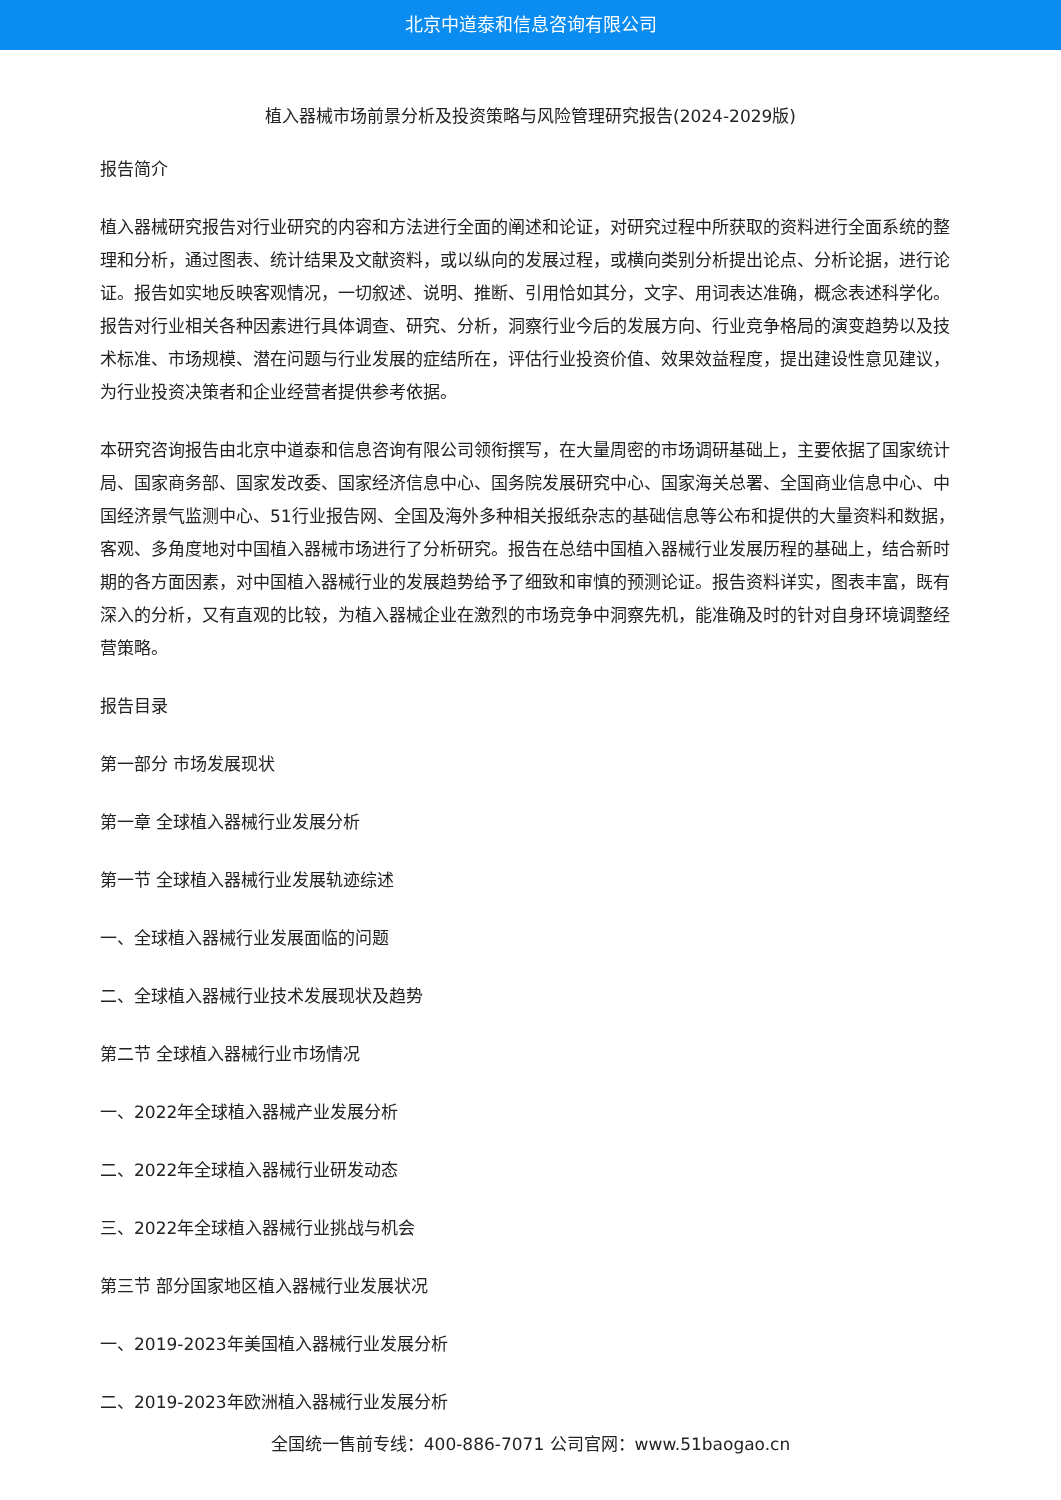北京中道泰和信息咨询有限公司
植入器械市场前景分析及投资策略与风险管理研究报告(2024-2029版)
报告简介
植入器械研究报告对行业研究的内容和方法进行全面的阐述和论证，对研究过程中所获取的资料进行全面系统的整理和分析，通过图表、统计结果及文献资料，或以纵向的发展过程，或横向类别分析提出论点、分析论据，进行论证。报告如实地反映客观情况，一切叙述、说明、推断、引用恰如其分，文字、用词表达准确，概念表述科学化。报告对行业相关各种因素进行具体调查、研究、分析，洞察行业今后的发展方向、行业竞争格局的演变趋势以及技术标准、市场规模、潜在问题与行业发展的症结所在，评估行业投资价值、效果效益程度，提出建设性意见建议，为行业投资决策者和企业经营者提供参考依据。
本研究咨询报告由北京中道泰和信息咨询有限公司领衔撰写，在大量周密的市场调研基础上，主要依据了国家统计局、国家商务部、国家发改委、国家经济信息中心、国务院发展研究中心、国家海关总署、全国商业信息中心、中国经济景气监测中心、51行业报告网、全国及海外多种相关报纸杂志的基础信息等公布和提供的大量资料和数据，客观、多角度地对中国植入器械市场进行了分析研究。报告在总结中国植入器械行业发展历程的基础上，结合新时期的各方面因素，对中国植入器械行业的发展趋势给予了细致和审慎的预测论证。报告资料详实，图表丰富，既有深入的分析，又有直观的比较，为植入器械企业在激烈的市场竞争中洞察先机，能准确及时的针对自身环境调整经营策略。
报告目录
第一部分 市场发展现状
第一章 全球植入器械行业发展分析
第一节 全球植入器械行业发展轨迹综述
一、全球植入器械行业发展面临的问题
二、全球植入器械行业技术发展现状及趋势
第二节 全球植入器械行业市场情况
一、2022年全球植入器械产业发展分析
二、2022年全球植入器械行业研发动态
三、2022年全球植入器械行业挑战与机会
第三节 部分国家地区植入器械行业发展状况
一、2019-2023年美国植入器械行业发展分析
二、2019-2023年欧洲植入器械行业发展分析
全国统一售前专线：400-886-7071 公司官网：www.51baogao.cn